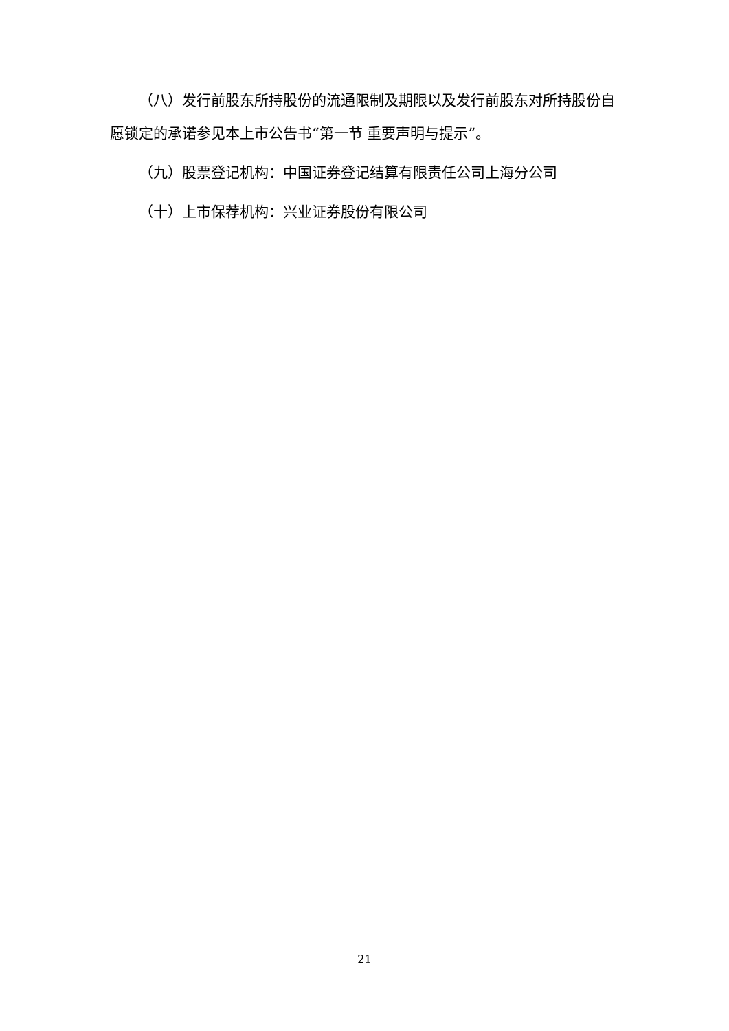（八）发行前股东所持股份的流通限制及期限以及发行前股东对所持股份自愿锁定的承诺参见本上市公告书“第一节 重要声明与提示”。
（九）股票登记机构：中国证券登记结算有限责任公司上海分公司
（十）上市保荐机构：兴业证券股份有限公司
21